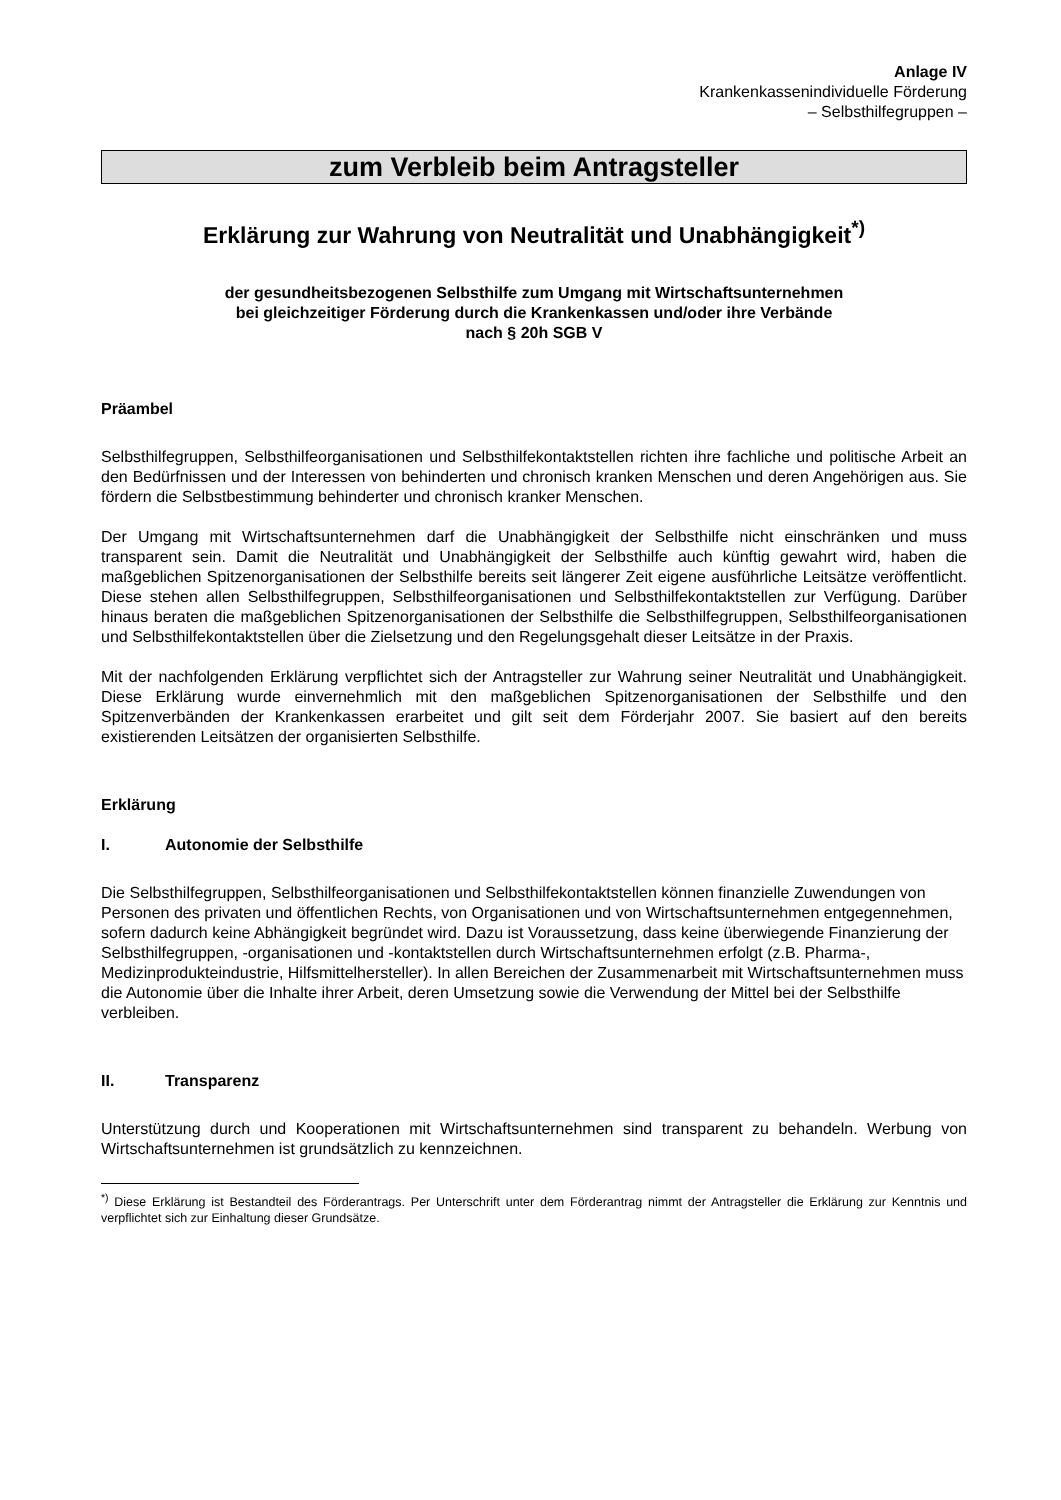Anlage IV
Krankenkassenindividuelle Förderung
– Selbsthilfegruppen –
zum Verbleib beim Antragsteller
Erklärung zur Wahrung von Neutralität und Unabhängigkeit<sup>*)</sup>
der gesundheitsbezogenen Selbsthilfe zum Umgang mit Wirtschaftsunternehmen
bei gleichzeitiger Förderung durch die Krankenkassen und/oder ihre Verbände
nach § 20h SGB V
Präambel
Selbsthilfegruppen, Selbsthilfeorganisationen und Selbsthilfekontaktstellen richten ihre fachliche und politische Arbeit an den Bedürfnissen und der Interessen von behinderten und chronisch kranken Menschen und deren Angehörigen aus. Sie fördern die Selbstbestimmung behinderter und chronisch kranker Menschen.
Der Umgang mit Wirtschaftsunternehmen darf die Unabhängigkeit der Selbsthilfe nicht einschränken und muss transparent sein. Damit die Neutralität und Unabhängigkeit der Selbsthilfe auch künftig gewahrt wird, haben die maßgeblichen Spitzenorganisationen der Selbsthilfe bereits seit längerer Zeit eigene ausführliche Leitsätze veröffentlicht. Diese stehen allen Selbsthilfegruppen, Selbsthilfeorganisationen und Selbsthilfekontaktstellen zur Verfügung. Darüber hinaus beraten die maßgeblichen Spitzenorganisationen der Selbsthilfe die Selbsthilfegruppen, Selbsthilfeorganisationen und Selbsthilfekontaktstellen über die Zielsetzung und den Regelungsgehalt dieser Leitsätze in der Praxis.
Mit der nachfolgenden Erklärung verpflichtet sich der Antragsteller zur Wahrung seiner Neutralität und Unabhängigkeit. Diese Erklärung wurde einvernehmlich mit den maßgeblichen Spitzenorganisationen der Selbsthilfe und den Spitzenverbänden der Krankenkassen erarbeitet und gilt seit dem Förderjahr 2007. Sie basiert auf den bereits existierenden Leitsätzen der organisierten Selbsthilfe.
Erklärung
I. Autonomie der Selbsthilfe
Die Selbsthilfegruppen, Selbsthilfeorganisationen und Selbsthilfekontaktstellen können finanzielle Zuwendungen von Personen des privaten und öffentlichen Rechts, von Organisationen und von Wirtschaftsunternehmen entgegennehmen, sofern dadurch keine Abhängigkeit begründet wird. Dazu ist Voraussetzung, dass keine überwiegende Finanzierung der Selbsthilfegruppen, -organisationen und -kontaktstellen durch Wirtschaftsunternehmen erfolgt (z.B. Pharma-, Medizinprodukteindustrie, Hilfsmittelhersteller). In allen Bereichen der Zusammenarbeit mit Wirtschaftsunternehmen muss die Autonomie über die Inhalte ihrer Arbeit, deren Umsetzung sowie die Verwendung der Mittel bei der Selbsthilfe verbleiben.
II. Transparenz
Unterstützung durch und Kooperationen mit Wirtschaftsunternehmen sind transparent zu behandeln. Werbung von Wirtschaftsunternehmen ist grundsätzlich zu kennzeichnen.
<sup>*)</sup> Diese Erklärung ist Bestandteil des Förderantrags. Per Unterschrift unter dem Förderantrag nimmt der Antragsteller die Erklärung zur Kenntnis und verpflichtet sich zur Einhaltung dieser Grundsätze.